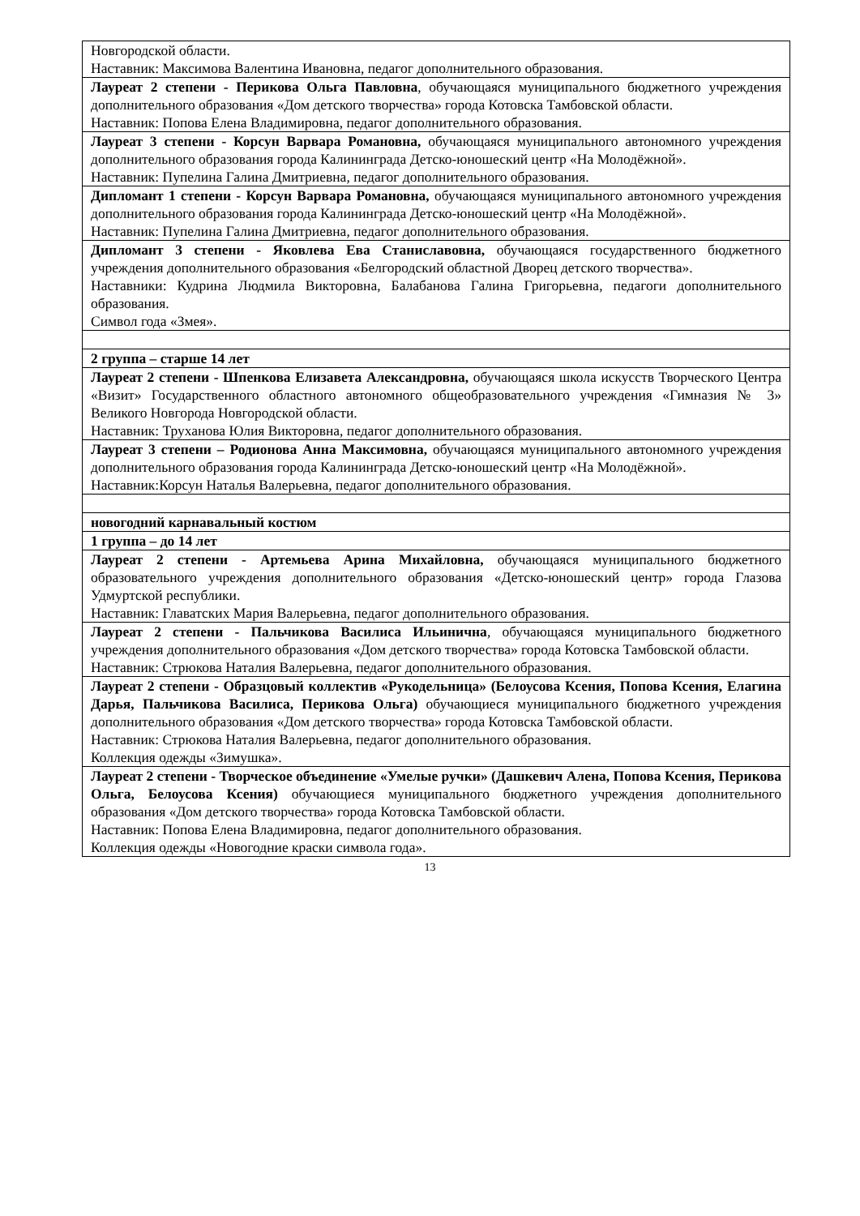| Новгородской области. Наставник: Максимова Валентина Ивановна, педагог дополнительного образования. |
| Лауреат 2 степени - Перикова Ольга Павловна , обучающаяся муниципального бюджетного учреждения дополнительного образования «Дом детского творчества» города Котовска Тамбовской области. Наставник: Попова Елена Владимировна, педагог дополнительного образования. |
| Лауреат 3 степени - Корсун Варвара Романовна, обучающаяся муниципального автономного учреждения дополнительного образования города Калининграда Детско-юношеский центр «На Молодёжной». Наставник: Пупелина Галина Дмитриевна, педагог дополнительного образования. |
| Дипломант 1 степени - Корсун Варвара Романовна, обучающаяся муниципального автономного учреждения дополнительного образования города Калининграда Детско-юношеский центр «На Молодёжной». Наставник: Пупелина Галина Дмитриевна, педагог дополнительного образования. |
| Дипломант 3 степени - Яковлева Ева Станиславовна, обучающаяся государственного бюджетного учреждения дополнительного образования «Белгородский областной Дворец детского творчества». Наставники: Кудрина Людмила Викторовна, Балабанова Галина Григорьевна, педагоги дополнительного образования. Символ года «Змея». |
| 2 группа – старше 14 лет |
| Лауреат 2 степени - Шпенкова Елизавета Александровна, обучающаяся школа искусств Творческого Центра «Визит» Государственного областного автономного общеобразовательного учреждения «Гимназия № 3» Великого Новгорода Новгородской области. Наставник: Труханова Юлия Викторовна, педагог дополнительного образования. |
| Лауреат 3 степени – Родионова Анна Максимовна, обучающаяся муниципального автономного учреждения дополнительного образования города Калининграда Детско-юношеский центр «На Молодёжной». Наставник:Корсун Наталья Валерьевна, педагог дополнительного образования. |
| новогодний карнавальный костюм |
| 1 группа – до 14 лет |
| Лауреат 2 степени - Артемьева Арина Михайловна, обучающаяся муниципального бюджетного образовательного учреждения дополнительного образования «Детско-юношеский центр» города Глазова Удмуртской республики. Наставник: Главатских Мария Валерьевна, педагог дополнительного образования. |
| Лауреат 2 степени - Пальчикова Василиса Ильинична , обучающаяся муниципального бюджетного учреждения дополнительного образования «Дом детского творчества» города Котовска Тамбовской области. Наставник: Стрюкова Наталия Валерьевна, педагог дополнительного образования. |
| Лауреат 2 степени - Образцовый коллектив «Рукодельница» (Белоусова Ксения, Попова Ксения, Елагина Дарья, Пальчикова Василиса, Перикова Ольга) обучающиеся муниципального бюджетного учреждения дополнительного образования «Дом детского творчества» города Котовска Тамбовской области. Наставник: Стрюкова Наталия Валерьевна, педагог дополнительного образования. Коллекция одежды «Зимушка». |
| Лауреат 2 степени - Творческое объединение «Умелые ручки» (Дашкевич Алена, Попова Ксения, Перикова Ольга, Белоусова Ксения) обучающиеся муниципального бюджетного учреждения дополнительного образования «Дом детского творчества» города Котовска Тамбовской области. Наставник: Попова Елена Владимировна, педагог дополнительного образования. Коллекция одежды «Новогодние краски символа года». |
13